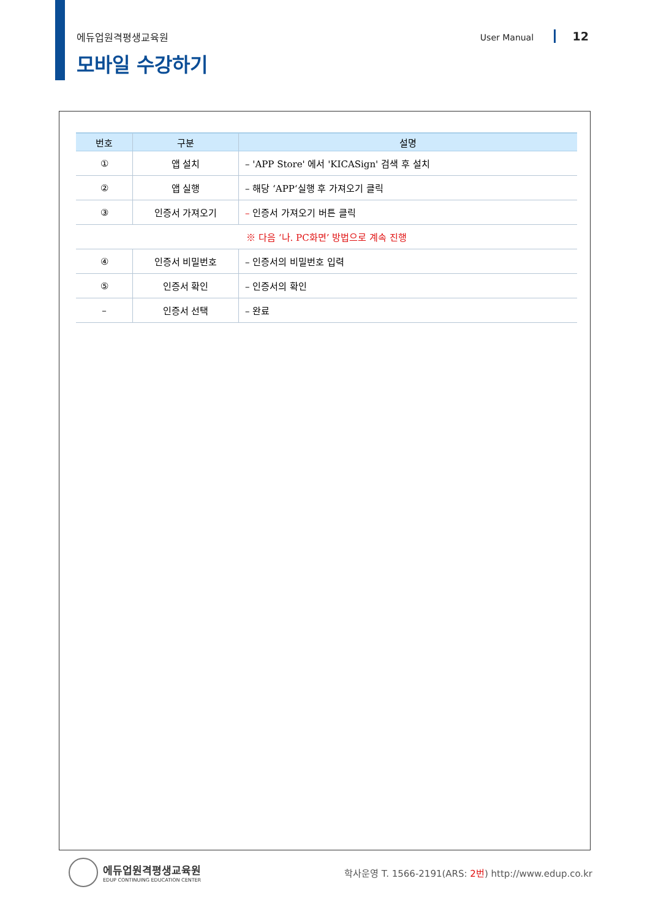에듀업원격평생교육원 User Manual 12
모바일 수강하기
| 번호 | 구분 | 설명 |
| --- | --- | --- |
| ① | 앱 설치 | – 'APP Store' 에서 'KICASign' 검색 후 설치 |
| ② | 앱 실행 | – 해당 ‘APP‘실행 후 가져오기 클릭 |
| ③ | 인증서 가져오기 | – 인증서 가져오기 버튼 클릭 |
| ※ 다음 ‘나. PC화면’ 방법으로 계속 진행 | | |
| ④ | 인증서 비밀번호 | – 인증서의 비밀번호 입력 |
| ⑤ | 인증서 확인 | – 인증서의 확인 |
| – | 인증서 선택 | – 완료 |
에듀업원격평생교육원
EDUP CONTINUING EDUCATION CENTER
학사운영 T. 1566-2191(ARS: 2번) http://www.edup.co.kr